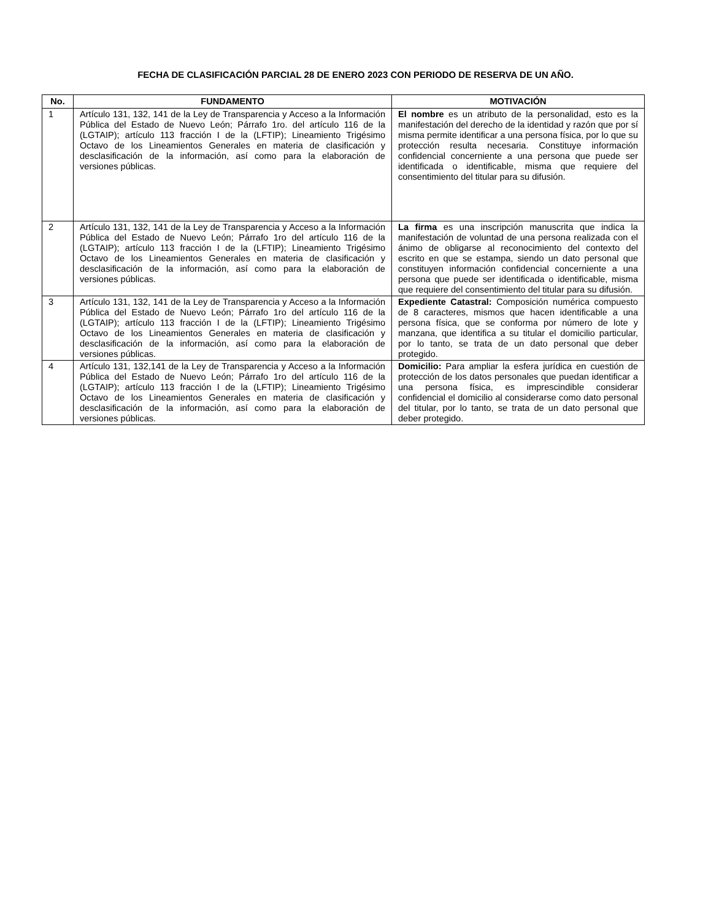FECHA DE CLASIFICACIÓN PARCIAL 28 DE ENERO 2023 CON PERIODO DE RESERVA DE UN AÑO.
| No. | FUNDAMENTO | MOTIVACIÓN |
| --- | --- | --- |
| 1 | Artículo 131, 132, 141 de la Ley de Transparencia y Acceso a la Información Pública del Estado de Nuevo León; Párrafo 1ro. del artículo 116 de la (LGTAIP); artículo 113 fracción I de la (LFTIP); Lineamiento Trigésimo Octavo de los Lineamientos Generales en materia de clasificación y desclasificación de la información, así como para la elaboración de versiones públicas. | El nombre es un atributo de la personalidad, esto es la manifestación del derecho de la identidad y razón que por sí misma permite identificar a una persona física, por lo que su protección resulta necesaria. Constituye información confidencial concerniente a una persona que puede ser identificada o identificable, misma que requiere del consentimiento del titular para su difusión. |
| 2 | Artículo 131, 132, 141 de la Ley de Transparencia y Acceso a la Información Pública del Estado de Nuevo León; Párrafo 1ro del artículo 116 de la (LGTAIP); artículo 113 fracción I de la (LFTIP); Lineamiento Trigésimo Octavo de los Lineamientos Generales en materia de clasificación y desclasificación de la información, así como para la elaboración de versiones públicas. | La firma es una inscripción manuscrita que indica la manifestación de voluntad de una persona realizada con el ánimo de obligarse al reconocimiento del contexto del escrito en que se estampa, siendo un dato personal que constituyen información confidencial concerniente a una persona que puede ser identificada o identificable, misma que requiere del consentimiento del titular para su difusión. |
| 3 | Artículo 131, 132, 141 de la Ley de Transparencia y Acceso a la Información Pública del Estado de Nuevo León; Párrafo 1ro del artículo 116 de la (LGTAIP); artículo 113 fracción I de la (LFTIP); Lineamiento Trigésimo Octavo de los Lineamientos Generales en materia de clasificación y desclasificación de la información, así como para la elaboración de versiones públicas. | Expediente Catastral: Composición numérica compuesto de 8 caracteres, mismos que hacen identificable a una persona física, que se conforma por número de lote y manzana, que identifica a su titular el domicilio particular, por lo tanto, se trata de un dato personal que deber protegido. |
| 4 | Artículo 131, 132,141 de la Ley de Transparencia y Acceso a la Información Pública del Estado de Nuevo León; Párrafo 1ro del artículo 116 de la (LGTAIP); artículo 113 fracción I de la (LFTIP); Lineamiento Trigésimo Octavo de los Lineamientos Generales en materia de clasificación y desclasificación de la información, así como para la elaboración de versiones públicas. | Domicilio: Para ampliar la esfera jurídica en cuestión de protección de los datos personales que puedan identificar a una persona física, es imprescindible considerar confidencial el domicilio al considerarse como dato personal del titular, por lo tanto, se trata de un dato personal que deber protegido. |